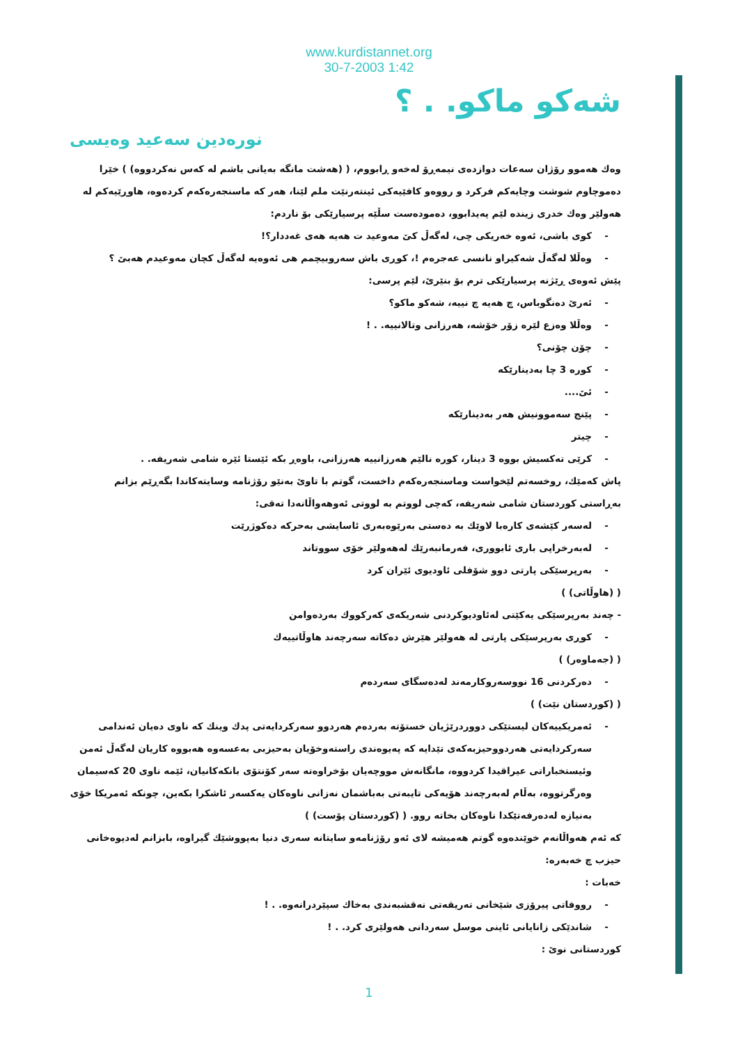www.kurdistannet.org
30-7-2003 1:42
شەکو ماکو. . ؟
نورەدین سەعید وەیسی
وەك هەموو رۆژان سەعات دوازدەی نیمەڕۆ لەخەو ڕابووم، ( (هەشت مانگە بەیانی باشم لە کەس نەکردووە) ) خێرا دەموچاوم شوشت وچایەکم فرکرد و رووەو کافێیەکی ئینتەرنێت ملم لێنا، هەر کە ماسنجەرەکەم کردەوە، هاوڕێیەکم لە هەولێر وەك خدری زیندە لێم پەیدابوو، دەمودەست سڵێە پرسیارێکی بۆ ناردم:
- کوی باشی، ئەوە خەریکی چی، لەگەڵ کێ مەوعید ت هەیە هەی غەددار؟!
- وەڵلا لەگەڵ شەکیراو نانسی عەجرەم !، کوڕی باش سەروبیچمم هی ئەوەیە لەگەڵ کچان مەوعیدم هەبێ ؟
پێش ئەوەی ڕێژنە پرسیارێکی ترم بۆ بنێرێ، لێم پرسی:
- ئەرێ دەنگوباس، چ هەیە چ نییە، شەکو ماکو؟
- وەڵلا وەزع لێرە زۆر خۆشە، هەرزانی وتالانییە. . !
- چۆن چۆنی؟
- کورە 3 چا بەدینارێکە
- ئێ....
- پێنج سەموونیش هەر بەدینارێکە
- چیتر
- کرێی تەکسیش بووە 3 دینار، کورە نالێم هەرزانییە هەرزانی، باوەڕ بکە ئێستا ئێرە شامی شەریفە. .
پاش کەمێك، روخسەتم لێخواست وماسنجەرەکەم داخست، گوتم با تاوێ بەنێو رۆژنامە وسایتەکاندا بگەڕێم بزانم بەڕاستی کوردستان شامی شەریفە، کەچی لووتم بە لووتی ئەوهەواڵانەدا تەقی:
- لەسەر کێشەی کارەبا لاوێك بە دەستی بەرێوەبەری ئاسایشی بەحرکە دەکوژرێت
- لەبەرخراپی باری ئابووری، فەرمانبەرێك لەهەولێر خۆی سووتاند
- بەرپرسێکی پارتی دوو شۆفلی ئاودیوی ئێران کرد
( (هاوڵاتی) )
- چەند بەرپرسێکی یەکێتی لەئاودیوکردنی شەریکەی کەرکووك بەردەوامن
- کوڕی بەرپرسێکی پارتی لە هەولێر هێرش دەکاتە سەرچەند هاوڵاتییەك
( (جەماوەر) )
- دەرکردنی 16 نووسەروکارمەند لەدەسگای سەردەم
( (کوردستان نێت) )
- ئەمریکییەکان لیستێکی دووردرێژیان خستۆتە بەردەم هەردوو سەرکردایەتی پدك وینك کە ناوی دەیان ئەندامی سەرکردایەتی هەردووحیزبەکەی تێدایە کە پەیوەندی راستەوخۆیان بەحیزبی بەعسەوە هەبووە کاریان لەگەڵ ئەمن وئیستخباراتی عیراقیدا کردووە، مانگانەش مووچەیان بۆخراوەتە سەر کۆنتۆی بانکەکانیان، ئێمە ناوی 20 کەسیمان وەرگرتووە، بەڵام لەبەرچەند هۆیەکی تایبەتی بەباشمان نەزانی ناوەکان یەکسەر ئاشکرا بکەین، چونکە ئەمریکا خۆی بەنیازە لەدەرفەتێکدا ناوەکان بخاتە روو. ( (کوردستان پۆست) )
کە ئەم هەواڵانەم خوێندەوە گوتم هەمیشە لای ئەو رۆژنامەو سایتانە سەری دنیا بەپووشێك گیراوە، بابزانم لەدیوەخانی حیزب چ خەبەرە:
خەبات :
- رووفاتی پیرۆزی شێخانی تەریقەتی نەقشبەندی بەخاك سپێردرانەوە. . !
- شاندێکی زانایانی ئاینی موسل سەردانی هەولێری کرد. . !
کوردستانی نوێ :
1